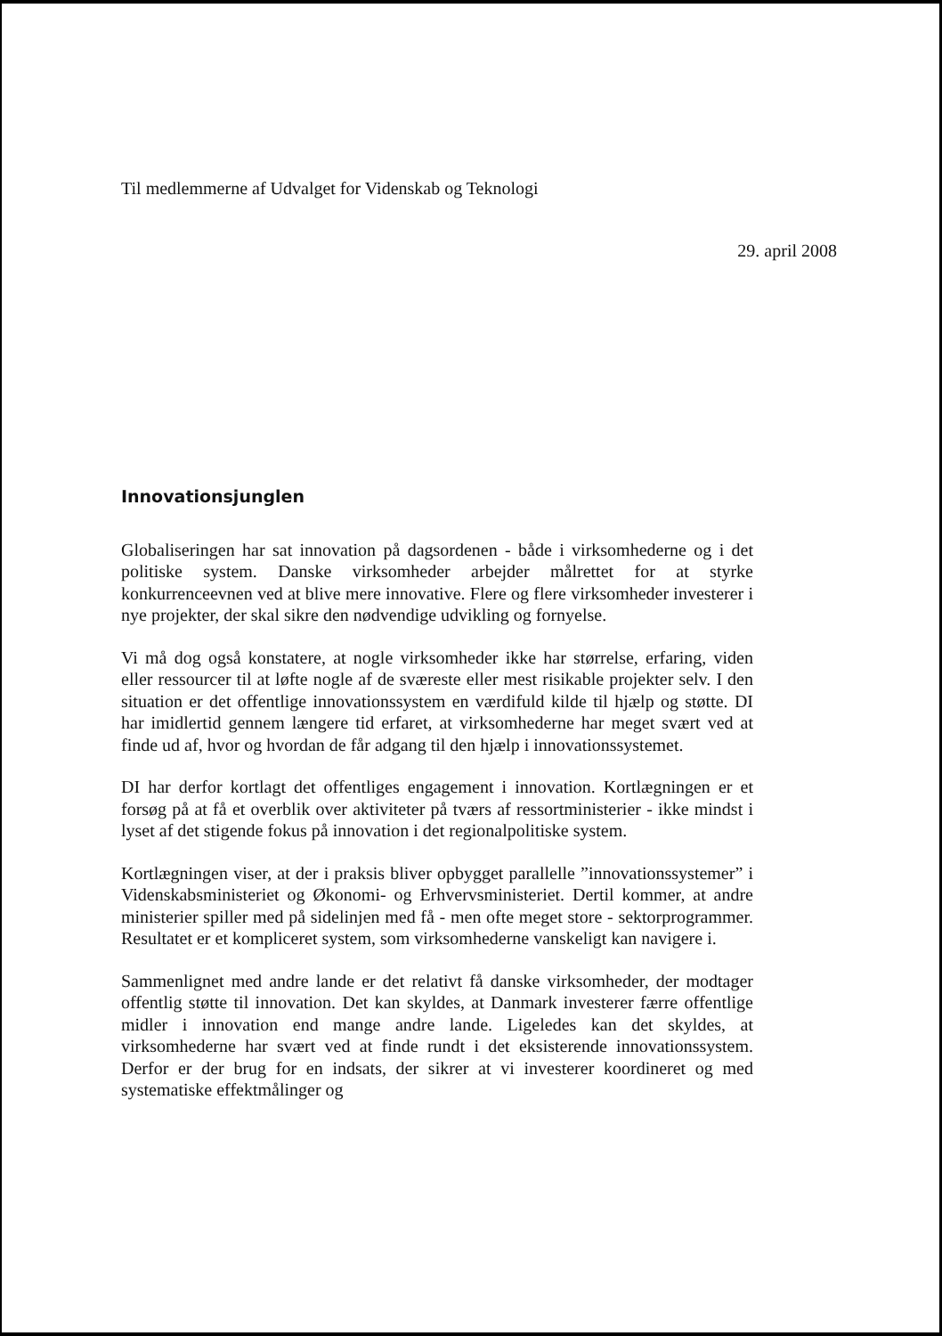Til medlemmerne af Udvalget for Videnskab og Teknologi
29. april 2008
Innovationsjunglen
Globaliseringen har sat innovation på dagsordenen - både i virksomhederne og i det politiske system. Danske virksomheder arbejder målrettet for at styrke konkurrenceevnen ved at blive mere innovative. Flere og flere virksomheder investerer i nye projekter, der skal sikre den nødvendige udvikling og fornyelse.
Vi må dog også konstatere, at nogle virksomheder ikke har størrelse, erfaring, viden eller ressourcer til at løfte nogle af de sværeste eller mest risikable projekter selv. I den situation er det offentlige innovationssystem en værdifuld kilde til hjælp og støtte. DI har imidlertid gennem længere tid erfaret, at virksomhederne har meget svært ved at finde ud af, hvor og hvordan de får adgang til den hjælp i innovationssystemet.
DI har derfor kortlagt det offentliges engagement i innovation. Kortlægningen er et forsøg på at få et overblik over aktiviteter på tværs af ressortministerier - ikke mindst i lyset af det stigende fokus på innovation i det regionalpolitiske system.
Kortlægningen viser, at der i praksis bliver opbygget parallelle ”innovationssystemer” i Videnskabsministeriet og Økonomi- og Erhvervsministeriet. Dertil kommer, at andre ministerier spiller med på sidelinjen med få - men ofte meget store - sektorprogrammer. Resultatet er et kompliceret system, som virksomhederne vanskeligt kan navigere i.
Sammenlignet med andre lande er det relativt få danske virksomheder, der modtager offentlig støtte til innovation. Det kan skyldes, at Danmark investerer færre offentlige midler i innovation end mange andre lande. Ligeledes kan det skyldes, at virksomhederne har svært ved at finde rundt i det eksisterende innovationssystem. Derfor er der brug for en indsats, der sikrer at vi investerer koordineret og med systematiske effektmålinger og